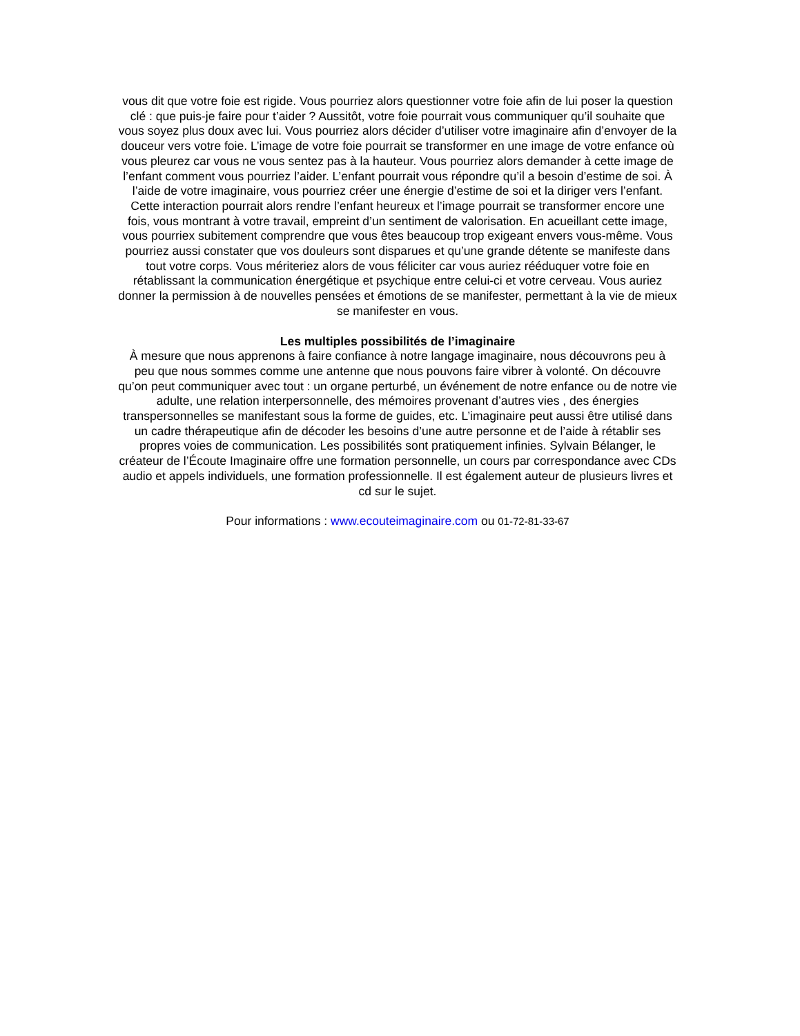vous dit que votre foie est rigide. Vous pourriez alors questionner votre foie afin de lui poser la question clé : que puis-je faire pour t’aider ? Aussitôt, votre foie pourrait vous communiquer qu’il souhaite que vous soyez plus doux avec lui. Vous pourriez alors décider d’utiliser votre imaginaire afin d’envoyer de la douceur vers votre foie. L’image de votre foie pourrait se transformer en une image de votre enfance où vous pleurez car vous ne vous sentez pas à la hauteur. Vous pourriez alors demander à cette image de l’enfant comment vous pourriez l’aider. L’enfant pourrait vous répondre qu’il a besoin d’estime de soi. À l’aide de votre imaginaire, vous pourriez créer une énergie d’estime de soi et la diriger vers l’enfant. Cette interaction pourrait alors rendre l’enfant heureux et l’image pourrait se transformer encore une fois, vous montrant à votre travail, empreint d’un sentiment de valorisation. En acueillant cette image, vous pourriex subitement comprendre que vous êtes beaucoup trop exigeant envers vous-même. Vous pourriez aussi constater que vos douleurs sont disparues et qu’une grande détente se manifeste dans tout votre corps. Vous mériteriez alors de vous féliciter car vous auriez rééduquer votre foie en rétablissant la communication énergétique et psychique entre celui-ci et votre cerveau. Vous auriez donner la permission à de nouvelles pensées et émotions de se manifester, permettant à la vie de mieux se manifester en vous.
Les multiples possibilités de l’imaginaire
À mesure que nous apprenons à faire confiance à notre langage imaginaire, nous découvrons peu à peu que nous sommes comme une antenne que nous pouvons faire vibrer à volonté. On découvre qu’on peut communiquer avec tout : un organe perturbé, un événement de notre enfance ou de notre vie adulte, une relation interpersonnelle, des mémoires provenant d’autres vies , des énergies transpersonnelles se manifestant sous la forme de guides, etc. L’imaginaire peut aussi être utilisé dans un cadre thérapeutique afin de décoder les besoins d’une autre personne et de l’aide à rétablir ses propres voies de communication. Les possibilités sont pratiquement infinies. Sylvain Bélanger, le créateur de l’Écoute Imaginaire offre une formation personnelle, un cours par correspondance avec CDs audio et appels individuels, une formation professionnelle. Il est également auteur de plusieurs livres et cd sur le sujet.
Pour informations : www.ecouteimaginaire.com ou 01-72-81-33-67